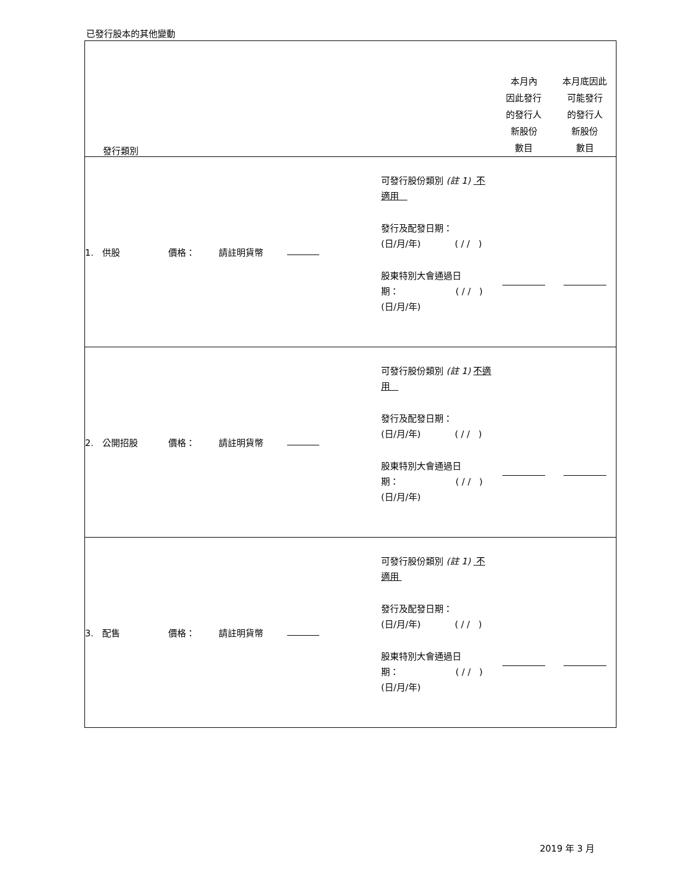已發行股本的其他變動
| 發行類別 | | | | | 本月內 因此發行 的發行人 新股份 數目 | 本月底因此 可能發行 的發行人 新股份 數目 |
| 1. 供股 | 價格： | 請註明貨幣 | | 可發行股份類別 (註 1) 不適用 發行及配發日期： (日/月/年) ( / / ) 股東特別大會通過日 期： ( / / ) (日/月/年) | | |
| 2. 公開招股 | 價格： | 請註明貨幣 | | 可發行股份類別 (註 1) 不適用 發行及配發日期： (日/月/年) ( / / ) 股東特別大會通過日 期： ( / / ) (日/月/年) | | |
| 3. 配售 | 價格： | 請註明貨幣 | | 可發行股份類別 (註 1) 不適用 發行及配發日期： (日/月/年) ( / / ) 股東特別大會通過日 期： ( / / ) (日/月/年) | | |
2019 年 3 月